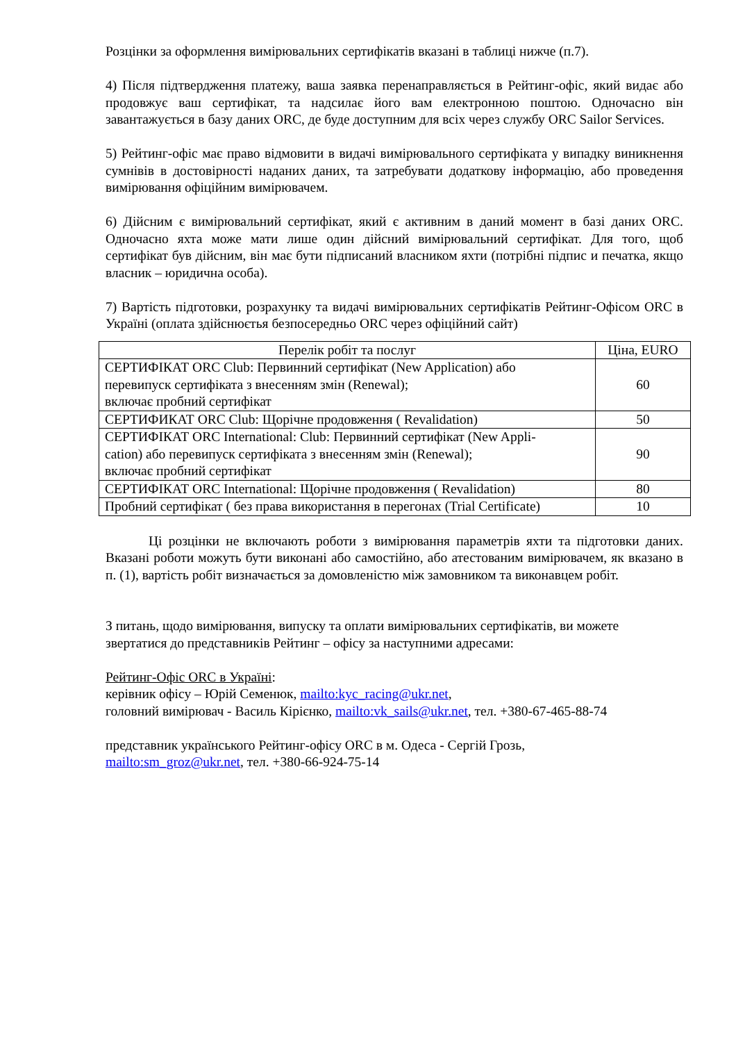Розцінки за оформлення вимірювальних сертифікатів вказані в таблиці нижче (п.7).
4) Після підтвердження платежу, ваша заявка перенаправляється в Рейтинг-офіс, який видає або продовжує ваш сертифікат, та надсилає його вам електронною поштою. Одночасно він завантажується в базу даних ORC, де буде доступним для всіх через службу ORC Sailor Services.
5) Рейтинг-офіс має право відмовити в видачі вимірювального сертифіката у випадку виникнення сумнівів в достовірності наданих даних, та затребувати додаткову інформацію, або проведення вимірювання офіційним вимірювачем.
6) Дійсним є вимірювальний сертифікат, який є активним в даний момент в базі даних ORC. Одночасно яхта може мати лише один дійсний вимірювальний сертифікат. Для того, щоб сертифікат був дійсним, він має бути підписаний власником яхти (потрібні підпис и печатка, якщо власник – юридична особа).
7) Вартість підготовки, розрахунку та видачі вимірювальних сертифікатів Рейтинг-Офісом ORC в Україні (оплата здійснюєтья безпосередньо ORC через офіційний сайт)
| Перелік робіт та послуг | Ціна, EURO |
| --- | --- |
| СЕРТИФІКАТ ORC Club: Первинний сертифікат (New Application) або перевипуск сертифіката з внесенням змін (Renewal); включає пробний сертифікат | 60 |
| СЕРТИФИКАТ ORC Club: Щорічне продовження ( Revalidation) | 50 |
| СЕРТИФІКАТ ORC International: Club: Первинний сертифікат (New Appli- cation) або перевипуск сертифіката з внесенням змін (Renewal); включає пробний сертифікат | 90 |
| СЕРТИФІКАТ ORC International: Щорічне продовження ( Revalidation) | 80 |
| Пробний сертифікат ( без права використання в перегонах (Trial Certificate) | 10 |
Ці розцінки не включають роботи з вимірювання параметрів яхти та підготовки даних. Вказані роботи можуть бути виконані або самостійно, або атестованим вимірювачем, як вказано в п. (1), вартість робіт визначається за домовленістю між замовником та виконавцем робіт.
З питань, щодо вимірювання, випуску та оплати вимірювальних сертифікатів, ви можете звертатися до представників Рейтинг – офісу за наступними адресами:
Рейтинг-Офіс ORC в Україні:
керівник офісу – Юрій Семенюк, mailto:kyc_racing@ukr.net,
головний вимірювач - Василь Кірієнко, mailto:vk_sails@ukr.net, тел. +380-67-465-88-74
представник українського Рейтинг-офісу ORC в м. Одеса - Сергій Грозь,
mailto:sm_groz@ukr.net, тел. +380-66-924-75-14